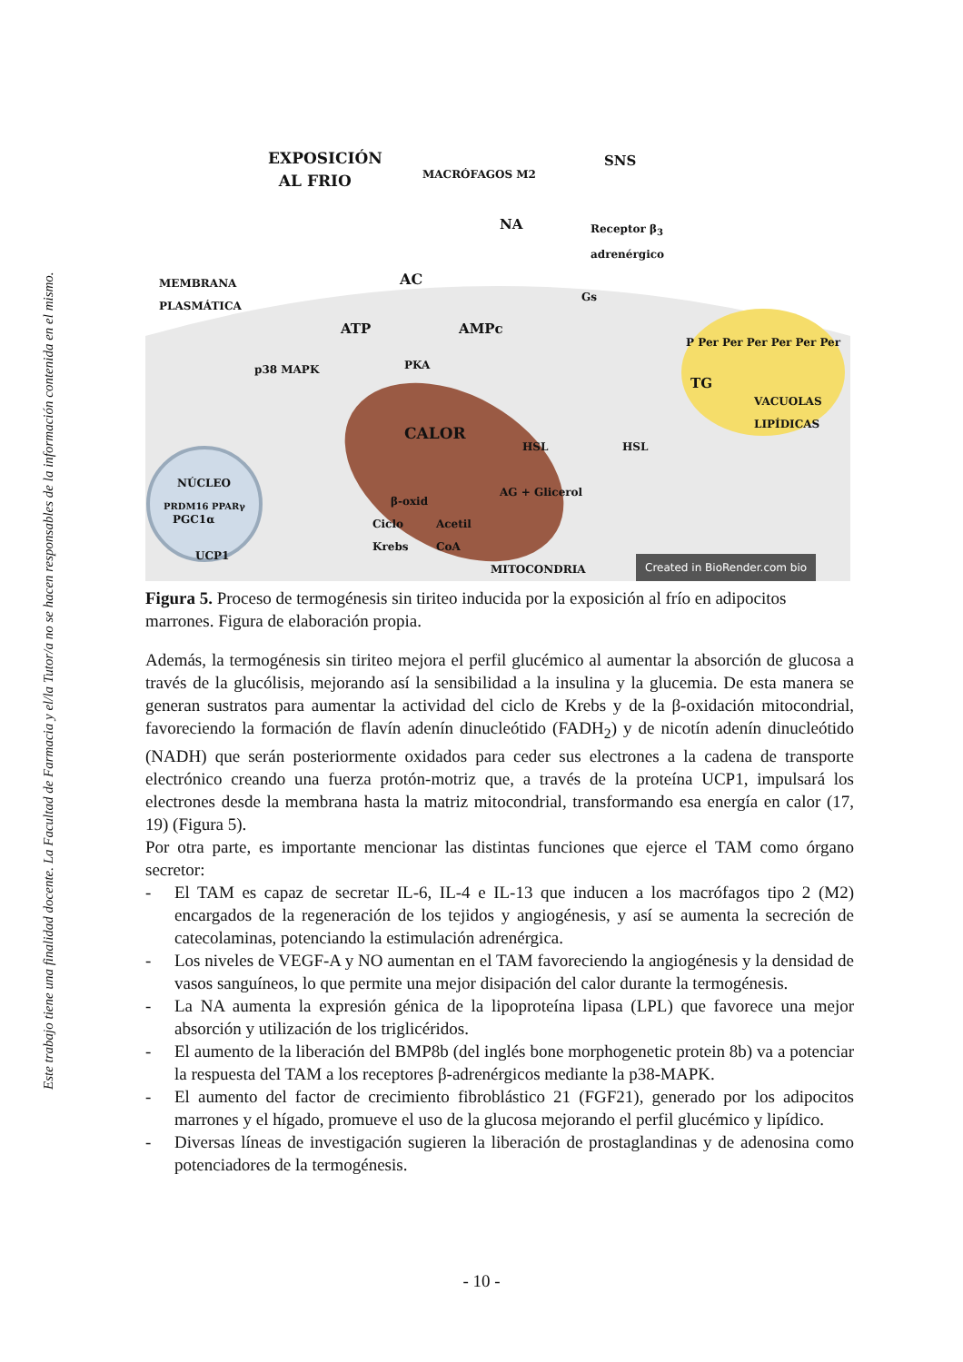Este trabajo tiene una finalidad docente. La Facultad de Farmacia y el/la Tutor/a no se hacen responsables de la información contenida en el mismo.
EXPOSICIÓN
AL FRIO MACRÓFAGOS M2
SNS
NA Receptor β<sub>3</sub>
adrenérgico
MEMBRANA
PLASMÁTICA
AC
Gs
ATP AMPc
p38 MAPK PKA
P Per Per Per Per Per Per
TG
VACUOLAS
LIPÍDICAS
CALOR
HSL HSL
NÚCLEO
PRDM16 PPARγ
PGC1α
UCP1
β-oxid
Ciclo
Krebs
Acetil
CoA
AG + Glicerol
MITOCONDRIA Created in BioRender.com bio
Figura 5. Proceso de termogénesis sin tiriteo inducida por la exposición al frío en adipocitos marrones. Figura de elaboración propia.
Además, la termogénesis sin tiriteo mejora el perfil glucémico al aumentar la absorción de glucosa a través de la glucólisis, mejorando así la sensibilidad a la insulina y la glucemia. De esta manera se generan sustratos para aumentar la actividad del ciclo de Krebs y de la β-oxidación mitocondrial, favoreciendo la formación de flavín adenín dinucleótido (FADH<sub>2</sub>) y de nicotín adenín dinucleótido (NADH) que serán posteriormente oxidados para ceder sus electrones a la cadena de transporte electrónico creando una fuerza protón-motriz que, a través de la proteína UCP1, impulsará los electrones desde la membrana hasta la matriz mitocondrial, transformando esa energía en calor (17, 19) (Figura 5).
Por otra parte, es importante mencionar las distintas funciones que ejerce el TAM como órgano secretor:
- El TAM es capaz de secretar IL-6, IL-4 e IL-13 que inducen a los macrófagos tipo 2 (M2) encargados de la regeneración de los tejidos y angiogénesis, y así se aumenta la secreción de catecolaminas, potenciando la estimulación adrenérgica.
- Los niveles de VEGF-A y NO aumentan en el TAM favoreciendo la angiogénesis y la densidad de vasos sanguíneos, lo que permite una mejor disipación del calor durante la termogénesis.
- La NA aumenta la expresión génica de la lipoproteína lipasa (LPL) que favorece una mejor absorción y utilización de los triglicéridos.
- El aumento de la liberación del BMP8b (del inglés bone morphogenetic protein 8b) va a potenciar la respuesta del TAM a los receptores β-adrenérgicos mediante la p38-MAPK.
- El aumento del factor de crecimiento fibroblástico 21 (FGF21), generado por los adipocitos marrones y el hígado, promueve el uso de la glucosa mejorando el perfil glucémico y lipídico.
- Diversas líneas de investigación sugieren la liberación de prostaglandinas y de adenosina como potenciadores de la termogénesis.
- 10 -